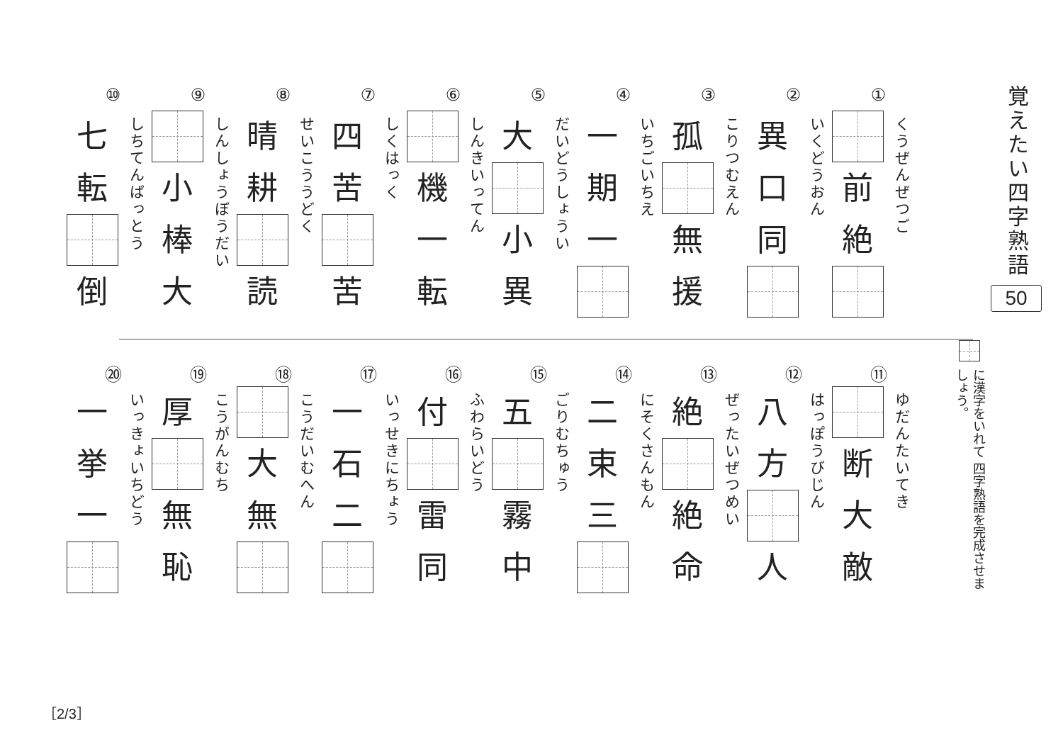覚えたい四字熟語
50
に漢字をいれて 四字熟語を完成させましょう。
①
くうぜんぜつご
前
絶
②
いくどうおん
異
口
同
③
こりつむえん
孤
無
援
④
いちごいちえ
一
期
一
⑤
だいどうしょうい
大
小
異
⑥
しんきいってん
機
一
転
⑦
しくはっく
四
苦
苦
⑧
せいこううどく
晴
耕
読
⑨
しんしょうぼうだい
小
棒
大
⑩
しちてんばっとう
七
転
倒
⑪
ゆだんたいてき
断
大
敵
⑫
はっぽうびじん
八
方
人
⑬
ぜったいぜつめい
絶
絶
命
⑭
にそくさんもん
二
束
三
⑮
ごりむちゅう
五
霧
中
⑯
ふわらいどう
付
雷
同
⑰
いっせきにちょう
一
石
二
⑱
こうだいむへん
大
無
⑲
こうがんむち
厚
無
恥
⑳
いっきょいちどう
一
挙
一
［2/3］